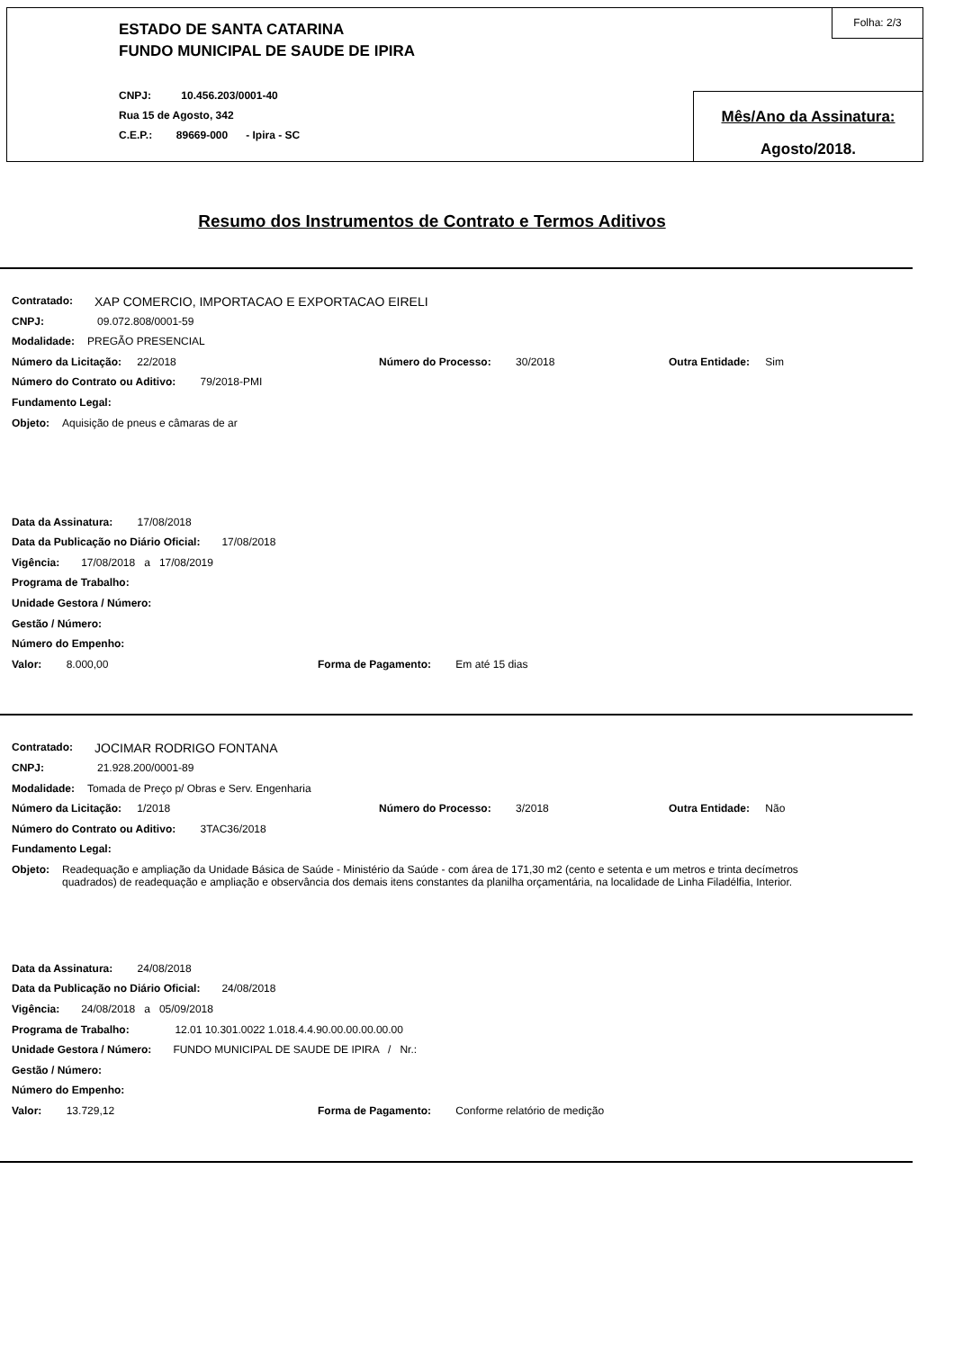ESTADO DE SANTA CATARINA
FUNDO MUNICIPAL DE SAUDE DE IPIRA
CNPJ: 10.456.203/0001-40
Rua 15 de Agosto, 342
C.E.P.: 89669-000 - Ipira - SC
Folha: 2/3
Mês/Ano da Assinatura:
Agosto/2018.
Resumo dos Instrumentos de Contrato e Termos Aditivos
Contratado: XAP COMERCIO, IMPORTACAO E EXPORTACAO EIRELI
CNPJ: 09.072.808/0001-59
Modalidade: PREGÃO PRESENCIAL
Número da Licitação: 22/2018 Número do Processo: 30/2018 Outra Entidade: Sim
Número do Contrato ou Aditivo: 79/2018-PMI
Fundamento Legal:
Objeto: Aquisição de pneus e câmaras de ar
Data da Assinatura: 17/08/2018
Data da Publicação no Diário Oficial: 17/08/2018
Vigência: 17/08/2018 a 17/08/2019
Programa de Trabalho:
Unidade Gestora / Número:
Gestão / Número:
Número do Empenho:
Valor: 8.000,00 Forma de Pagamento: Em até 15 dias
Contratado: JOCIMAR RODRIGO FONTANA
CNPJ: 21.928.200/0001-89
Modalidade: Tomada de Preço p/ Obras e Serv. Engenharia
Número da Licitação: 1/2018 Número do Processo: 3/2018 Outra Entidade: Não
Número do Contrato ou Aditivo: 3TAC36/2018
Fundamento Legal:
Objeto: Readequação e ampliação da Unidade Básica de Saúde - Ministério da Saúde - com área de 171,30 m2 (cento e setenta e um metros e trinta decímetros quadrados) de readequação e ampliação e observância dos demais itens constantes da planilha orçamentária, na localidade de Linha Filadélfia, Interior.
Data da Assinatura: 24/08/2018
Data da Publicação no Diário Oficial: 24/08/2018
Vigência: 24/08/2018 a 05/09/2018
Programa de Trabalho: 12.01 10.301.0022 1.018.4.4.90.00.00.00.00.00
Unidade Gestora / Número: FUNDO MUNICIPAL DE SAUDE DE IPIRA / Nr.:
Gestão / Número:
Número do Empenho:
Valor: 13.729,12 Forma de Pagamento: Conforme relatório de medição